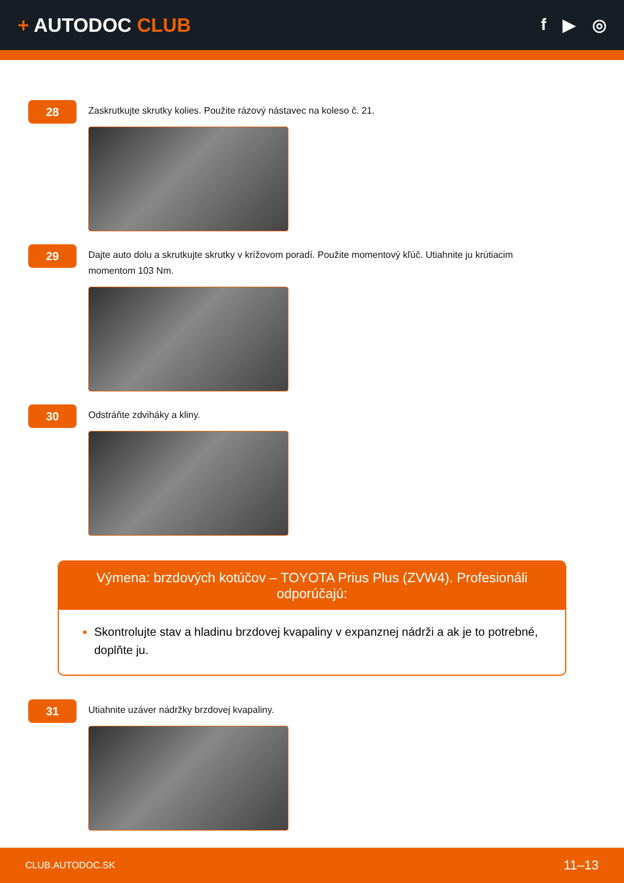+ AUTODOC CLUB
f ▶ ◎
28
Zaskrutkujte skrutky kolies. Použite rázový nástavec na koleso č. 21.
29
Dajte auto dolu a skrutkujte skrutky v krížovom poradí. Použite momentový kľúč. Utiahnite ju krútiacim momentom 103 Nm.
30
Odstráňte zdviháky a kliny.
Výmena: brzdových kotúčov – TOYOTA Prius Plus (ZVW4). Profesionáli odporúčajú:
Skontrolujte stav a hladinu brzdovej kvapaliny v expanznej nádrži a ak je to potrebné, doplňte ju.
31
Utiahnite uzáver nádržky brzdovej kvapaliny.
CLUB.AUTODOC.SK 11–13